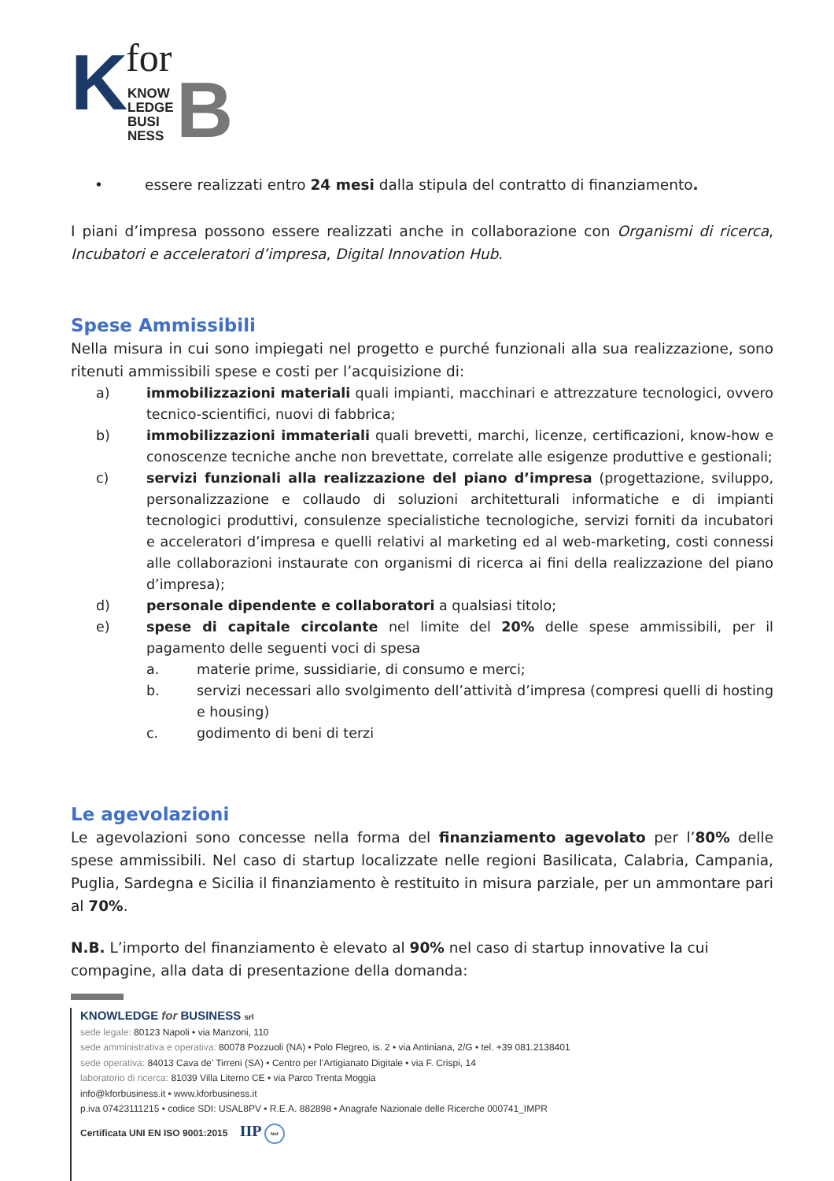K for
KNOW
LEDGE
BUSI
NESS
B
• essere realizzati entro 24 mesi dalla stipula del contratto di finanziamento.
I piani d’impresa possono essere realizzati anche in collaborazione con Organismi di ricerca, Incubatori e acceleratori d’impresa, Digital Innovation Hub.
Spese Ammissibili
Nella misura in cui sono impiegati nel progetto e purché funzionali alla sua realizzazione, sono ritenuti ammissibili spese e costi per l’acquisizione di:
a) immobilizzazioni materiali quali impianti, macchinari e attrezzature tecnologici, ovvero tecnico-scientifici, nuovi di fabbrica;
b) immobilizzazioni immateriali quali brevetti, marchi, licenze, certificazioni, know-how e conoscenze tecniche anche non brevettate, correlate alle esigenze produttive e gestionali;
c) servizi funzionali alla realizzazione del piano d’impresa (progettazione, sviluppo, personalizzazione e collaudo di soluzioni architetturali informatiche e di impianti tecnologici produttivi, consulenze specialistiche tecnologiche, servizi forniti da incubatori e acceleratori d’impresa e quelli relativi al marketing ed al web-marketing, costi connessi alle collaborazioni instaurate con organismi di ricerca ai fini della realizzazione del piano d’impresa);
d) personale dipendente e collaboratori a qualsiasi titolo;
e) spese di capitale circolante nel limite del 20% delle spese ammissibili, per il pagamento delle seguenti voci di spesa
a. materie prime, sussidiarie, di consumo e merci;
b. servizi necessari allo svolgimento dell’attività d’impresa (compresi quelli di hosting e housing)
c. godimento di beni di terzi
Le agevolazioni
Le agevolazioni sono concesse nella forma del finanziamento agevolato per l’80% delle spese ammissibili. Nel caso di startup localizzate nelle regioni Basilicata, Calabria, Campania, Puglia, Sardegna e Sicilia il finanziamento è restituito in misura parziale, per un ammontare pari al 70%.
N.B. L’importo del finanziamento è elevato al 90% nel caso di startup innovative la cui compagine, alla data di presentazione della domanda:
KNOWLEDGE for BUSINESS srl
sede legale: 80123 Napoli • via Manzoni, 110
sede amministrativa e operativa: 80078 Pozzuoli (NA) • Polo Flegreo, is. 2 • via Antiniana, 2/G • tel. +39 081.2138401
sede operativa: 84013 Cava de’ Tirreni (SA) • Centro per l’Artigianato Digitale • via F. Crispi, 14
laboratorio di ricerca: 81039 Villa Literno CE • via Parco Trenta Moggia
info@kforbusiness.it • www.kforbusiness.it
p.iva 07423111215 • codice SDI: USAL8PV • R.E.A. 882898 • Anagrafe Nazionale delle Ricerche 000741_IMPR
Certificata UNI EN ISO 9001:2015 IIP Net